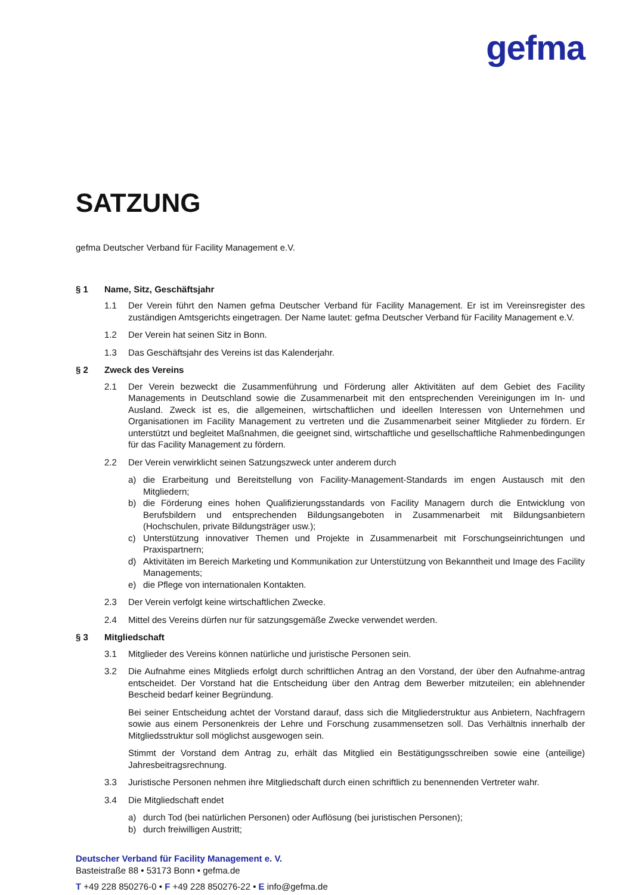gefma
SATZUNG
gefma Deutscher Verband für Facility Management e.V.
§ 1 Name, Sitz, Geschäftsjahr
1.1 Der Verein führt den Namen gefma Deutscher Verband für Facility Management. Er ist im Vereinsregister des zuständigen Amtsgerichts eingetragen. Der Name lautet: gefma Deutscher Verband für Facility Management e.V.
1.2 Der Verein hat seinen Sitz in Bonn.
1.3 Das Geschäftsjahr des Vereins ist das Kalenderjahr.
§ 2 Zweck des Vereins
2.1 Der Verein bezweckt die Zusammenführung und Förderung aller Aktivitäten auf dem Gebiet des Facility Managements in Deutschland sowie die Zusammenarbeit mit den entsprechenden Vereinigungen im In- und Ausland. Zweck ist es, die allgemeinen, wirtschaftlichen und ideellen Interessen von Unternehmen und Organisationen im Facility Management zu vertreten und die Zusammenarbeit seiner Mitglieder zu fördern. Er unterstützt und begleitet Maßnahmen, die geeignet sind, wirtschaftliche und gesellschaftliche Rahmenbedingungen für das Facility Management zu fördern.
2.2 Der Verein verwirklicht seinen Satzungszweck unter anderem durch
a) die Erarbeitung und Bereitstellung von Facility-Management-Standards im engen Austausch mit den Mitgliedern;
b) die Förderung eines hohen Qualifizierungsstandards von Facility Managern durch die Entwicklung von Berufsbildern und entsprechenden Bildungsangeboten in Zusammenarbeit mit Bildungsanbietern (Hochschulen, private Bildungsträger usw.);
c) Unterstützung innovativer Themen und Projekte in Zusammenarbeit mit Forschungseinrichtungen und Praxispartnern;
d) Aktivitäten im Bereich Marketing und Kommunikation zur Unterstützung von Bekanntheit und Image des Facility Managements;
e) die Pflege von internationalen Kontakten.
2.3 Der Verein verfolgt keine wirtschaftlichen Zwecke.
2.4 Mittel des Vereins dürfen nur für satzungsgemäße Zwecke verwendet werden.
§ 3 Mitgliedschaft
3.1 Mitglieder des Vereins können natürliche und juristische Personen sein.
3.2 Die Aufnahme eines Mitglieds erfolgt durch schriftlichen Antrag an den Vorstand, der über den Aufnahme-antrag entscheidet. Der Vorstand hat die Entscheidung über den Antrag dem Bewerber mitzuteilen; ein ablehnender Bescheid bedarf keiner Begründung.
Bei seiner Entscheidung achtet der Vorstand darauf, dass sich die Mitgliederstruktur aus Anbietern, Nachfragern sowie aus einem Personenkreis der Lehre und Forschung zusammensetzen soll. Das Verhältnis innerhalb der Mitgliedsstruktur soll möglichst ausgewogen sein.
Stimmt der Vorstand dem Antrag zu, erhält das Mitglied ein Bestätigungsschreiben sowie eine (anteilige) Jahresbeitragsrechnung.
3.3 Juristische Personen nehmen ihre Mitgliedschaft durch einen schriftlich zu benennenden Vertreter wahr.
3.4 Die Mitgliedschaft endet
a) durch Tod (bei natürlichen Personen) oder Auflösung (bei juristischen Personen);
b) durch freiwilligen Austritt;
Deutscher Verband für Facility Management e. V.
Basteistraße 88 • 53173 Bonn • gefma.de
T +49 228 850276-0 • F +49 228 850276-22 • E info@gefma.de